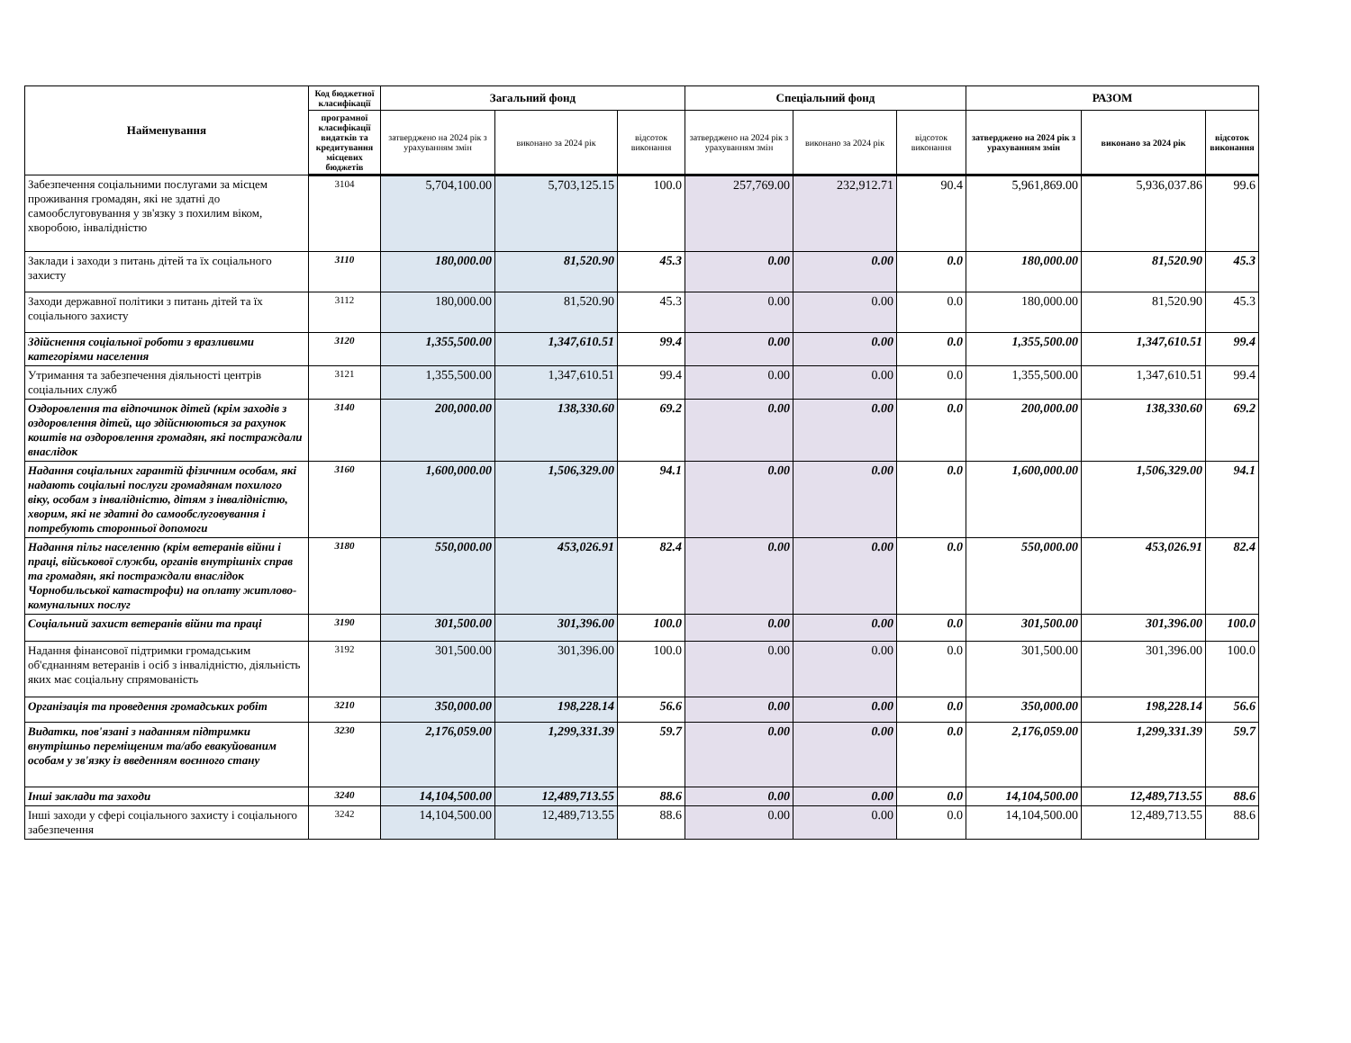| Найменування | Код бюджетної класифікації | Загальний фонд | | | Спеціальний фонд | | | РАЗОМ | | |
| --- | --- | --- | --- | --- | --- | --- | --- | --- | --- | --- |
| | програмної класифікації видатків та кредитування місцевих бюджетів | затверджено на 2024 рік з урахуванням змін | виконано за 2024 рік | відсоток виконання | затверджено на 2024 рік з урахуванням змін | виконано за 2024 рік | відсоток виконання | затверджено на 2024 рік з урахуванням змін | виконано за 2024 рік | відсоток виконання |
| Забезпечення соціальними послугами за місцем проживання громадян, які не здатні до самообслуговування у зв'язку з похилим віком, хворобою, інвалідністю | 3104 | 5,704,100.00 | 5,703,125.15 | 100.0 | 257,769.00 | 232,912.71 | 90.4 | 5,961,869.00 | 5,936,037.86 | 99.6 |
| Заклади і заходи з питань дітей та їх соціального захисту | 3110 | 180,000.00 | 81,520.90 | 45.3 | 0.00 | 0.00 | 0.0 | 180,000.00 | 81,520.90 | 45.3 |
| Заходи державної політики з питань дітей та їх соціального захисту | 3112 | 180,000.00 | 81,520.90 | 45.3 | 0.00 | 0.00 | 0.0 | 180,000.00 | 81,520.90 | 45.3 |
| Здійснення соціальної роботи з вразливими категоріями населення | 3120 | 1,355,500.00 | 1,347,610.51 | 99.4 | 0.00 | 0.00 | 0.0 | 1,355,500.00 | 1,347,610.51 | 99.4 |
| Утримання та забезпечення діяльності центрів соціальних служб | 3121 | 1,355,500.00 | 1,347,610.51 | 99.4 | 0.00 | 0.00 | 0.0 | 1,355,500.00 | 1,347,610.51 | 99.4 |
| Оздоровлення та відпочинок дітей (крім заходів з оздоровлення дітей, що здійснюються за рахунок коштів на оздоровлення громадян, які постраждали внаслідок | 3140 | 200,000.00 | 138,330.60 | 69.2 | 0.00 | 0.00 | 0.0 | 200,000.00 | 138,330.60 | 69.2 |
| Надання соціальних гарантій фізичним особам, які надають соціальні послуги громадянам похилого віку, особам з інвалідністю, дітям з інвалідністю, хворим, які не здатні до самообслуговування і потребують сторонньої допомоги | 3160 | 1,600,000.00 | 1,506,329.00 | 94.1 | 0.00 | 0.00 | 0.0 | 1,600,000.00 | 1,506,329.00 | 94.1 |
| Надання пільг населенню (крім ветеранів війни і праці, військової служби, органів внутрішніх справ та громадян, які постраждали внаслідок Чорнобильської катастрофи) на оплату житлово-комунальних послуг | 3180 | 550,000.00 | 453,026.91 | 82.4 | 0.00 | 0.00 | 0.0 | 550,000.00 | 453,026.91 | 82.4 |
| Соціальний захист ветеранів війни та праці | 3190 | 301,500.00 | 301,396.00 | 100.0 | 0.00 | 0.00 | 0.0 | 301,500.00 | 301,396.00 | 100.0 |
| Надання фінансової підтримки громадським об'єднанням ветеранів і осіб з інвалідністю, діяльність яких має соціальну спрямованість | 3192 | 301,500.00 | 301,396.00 | 100.0 | 0.00 | 0.00 | 0.0 | 301,500.00 | 301,396.00 | 100.0 |
| Організація та проведення громадських робіт | 3210 | 350,000.00 | 198,228.14 | 56.6 | 0.00 | 0.00 | 0.0 | 350,000.00 | 198,228.14 | 56.6 |
| Видатки, пов'язані з наданням підтримки внутрішньо переміщеним та/або евакуйованим особам у зв'язку із введенням воєнного стану | 3230 | 2,176,059.00 | 1,299,331.39 | 59.7 | 0.00 | 0.00 | 0.0 | 2,176,059.00 | 1,299,331.39 | 59.7 |
| Інші заклади та заходи | 3240 | 14,104,500.00 | 12,489,713.55 | 88.6 | 0.00 | 0.00 | 0.0 | 14,104,500.00 | 12,489,713.55 | 88.6 |
| Інші заходи у сфері соціального захисту і соціального забезпечення | 3242 | 14,104,500.00 | 12,489,713.55 | 88.6 | 0.00 | 0.00 | 0.0 | 14,104,500.00 | 12,489,713.55 | 88.6 |